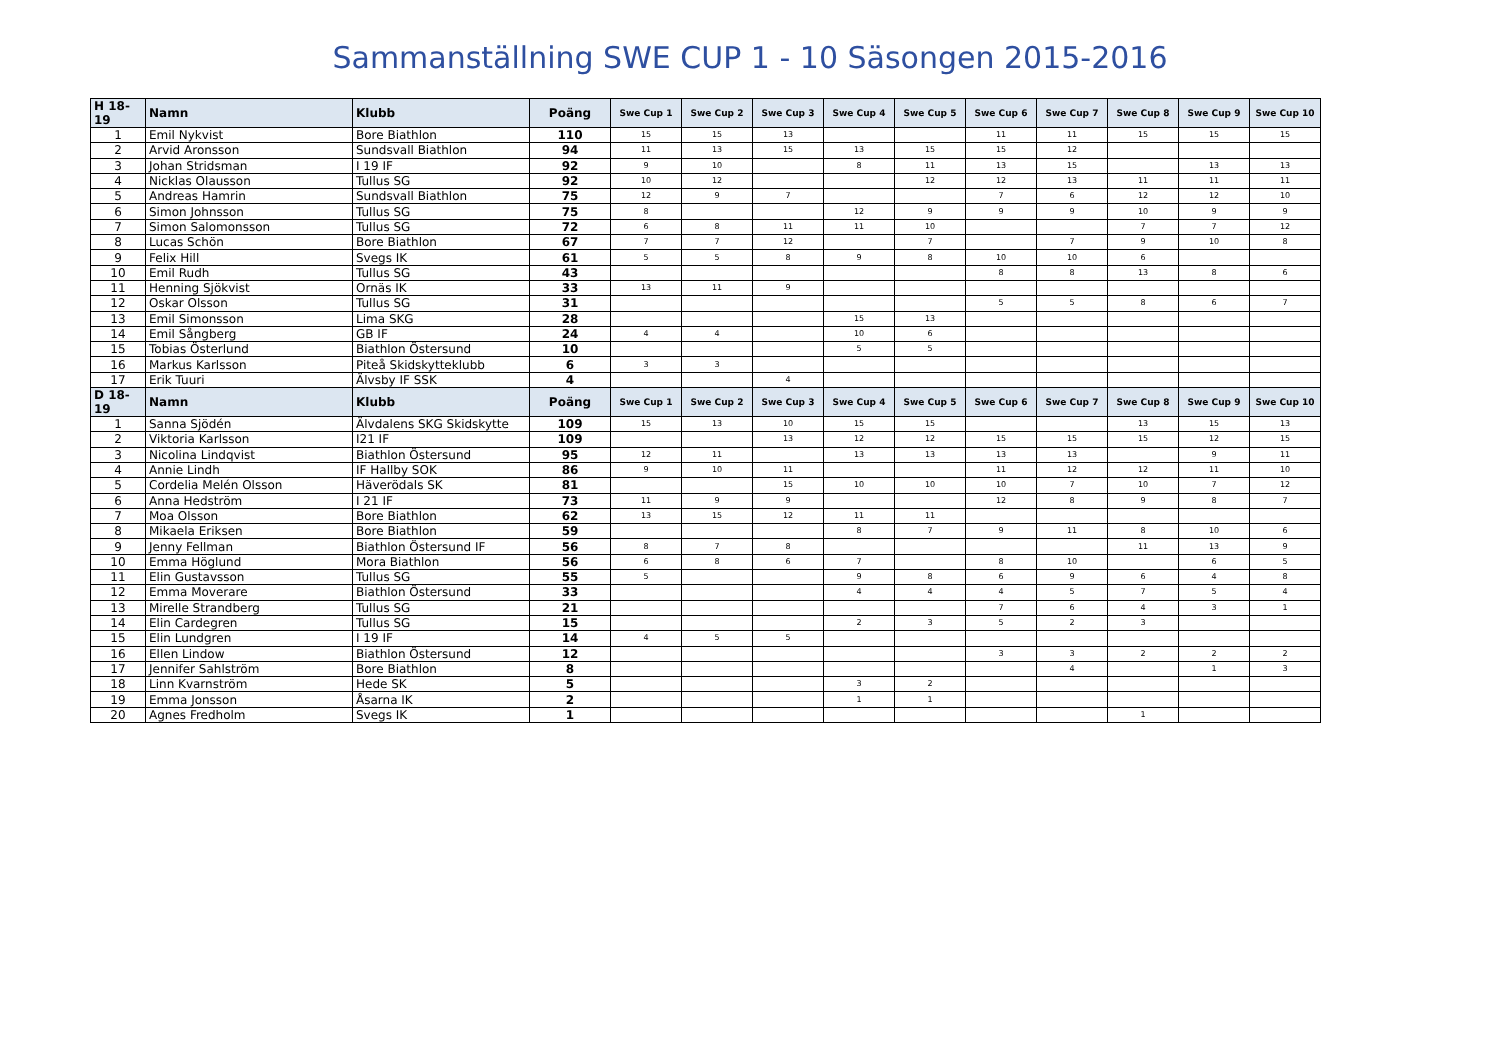Sammanställning SWE CUP 1 - 10 Säsongen 2015-2016
| H 18-19 | Namn | Klubb | Poäng | Swe Cup 1 | Swe Cup 2 | Swe Cup 3 | Swe Cup 4 | Swe Cup 5 | Swe Cup 6 | Swe Cup 7 | Swe Cup 8 | Swe Cup 9 | Swe Cup 10 |
| --- | --- | --- | --- | --- | --- | --- | --- | --- | --- | --- | --- | --- | --- |
| 1 | Emil Nykvist | Bore Biathlon | 110 | 15 | 15 | 13 | | | 11 | 11 | 15 | 15 | 15 |
| 2 | Arvid Aronsson | Sundsvall Biathlon | 94 | 11 | 13 | 15 | 13 | 15 | 15 | 12 | | | |
| 3 | Johan Stridsman | I 19 IF | 92 | 9 | 10 | | 8 | 11 | 13 | 15 | | 13 | 13 |
| 4 | Nicklas Olausson | Tullus SG | 92 | 10 | 12 | | | 12 | 12 | 13 | 11 | 11 | 11 |
| 5 | Andreas Hamrin | Sundsvall Biathlon | 75 | 12 | 9 | 7 | | | 7 | 6 | 12 | 12 | 10 |
| 6 | Simon Johnsson | Tullus SG | 75 | 8 | | | 12 | 9 | 9 | 9 | 10 | 9 | 9 |
| 7 | Simon Salomonsson | Tullus SG | 72 | 6 | 8 | 11 | 11 | 10 | | | 7 | 7 | 12 |
| 8 | Lucas Schön | Bore Biathlon | 67 | 7 | 7 | 12 | | 7 | | 7 | 9 | 10 | 8 |
| 9 | Felix Hill | Svegs IK | 61 | 5 | 5 | 8 | 9 | 8 | 10 | 10 | 6 | | |
| 10 | Emil Rudh | Tullus SG | 43 | | | | | | 8 | 8 | 13 | 8 | 6 |
| 11 | Henning Sjökvist | Ornäs IK | 33 | 13 | 11 | 9 | | | | | | | |
| 12 | Oskar Olsson | Tullus SG | 31 | | | | | | 5 | 5 | 8 | 6 | 7 |
| 13 | Emil Simonsson | Lima SKG | 28 | | | | 15 | 13 | | | | | |
| 14 | Emil Sångberg | GB IF | 24 | 4 | 4 | | 10 | 6 | | | | | |
| 15 | Tobias Österlund | Biathlon Östersund | 10 | | | | 5 | 5 | | | | | |
| 16 | Markus Karlsson | Piteå Skidskytteklubb | 6 | 3 | 3 | | | | | | | | |
| 17 | Erik Tuuri | Älvsby IF SSK | 4 | | | 4 | | | | | | | |
| D 18-19 | Namn | Klubb | Poäng | Swe Cup 1 | Swe Cup 2 | Swe Cup 3 | Swe Cup 4 | Swe Cup 5 | Swe Cup 6 | Swe Cup 7 | Swe Cup 8 | Swe Cup 9 | Swe Cup 10 |
| 1 | Sanna Sjödén | Älvdalens SKG Skidskytte | 109 | 15 | 13 | 10 | 15 | 15 | | | 13 | 15 | 13 |
| 2 | Viktoria Karlsson | I21 IF | 109 | | | 13 | 12 | 12 | 15 | 15 | 15 | 12 | 15 |
| 3 | Nicolina Lindqvist | Biathlon Östersund | 95 | 12 | 11 | | 13 | 13 | 13 | 13 | | 9 | 11 |
| 4 | Annie Lindh | IF Hallby SOK | 86 | 9 | 10 | 11 | | | 11 | 12 | 12 | 11 | 10 |
| 5 | Cordelia Melén Olsson | Häverödals SK | 81 | | | 15 | 10 | 10 | 10 | 7 | 10 | 7 | 12 |
| 6 | Anna Hedström | I 21 IF | 73 | 11 | 9 | 9 | | | 12 | 8 | 9 | 8 | 7 |
| 7 | Moa Olsson | Bore Biathlon | 62 | 13 | 15 | 12 | 11 | 11 | | | | | |
| 8 | Mikaela Eriksen | Bore Biathlon | 59 | | | | 8 | 7 | 9 | 11 | 8 | 10 | 6 |
| 9 | Jenny Fellman | Biathlon Östersund IF | 56 | 8 | 7 | 8 | | | | | 11 | 13 | 9 |
| 10 | Emma Höglund | Mora Biathlon | 56 | 6 | 8 | 6 | 7 | | 8 | 10 | | 6 | 5 |
| 11 | Elin Gustavsson | Tullus SG | 55 | 5 | | | 9 | 8 | 6 | 9 | 6 | 4 | 8 |
| 12 | Emma Moverare | Biathlon Östersund | 33 | | | | 4 | 4 | 4 | 5 | 7 | 5 | 4 |
| 13 | Mirelle Strandberg | Tullus SG | 21 | | | | | | 7 | 6 | 4 | 3 | 1 |
| 14 | Elin Cardegren | Tullus SG | 15 | | | | 2 | 3 | 5 | 2 | 3 | | |
| 15 | Elin Lundgren | I 19 IF | 14 | 4 | 5 | 5 | | | | | | | |
| 16 | Ellen Lindow | Biathlon Östersund | 12 | | | | | | 3 | 3 | 2 | 2 | 2 |
| 17 | Jennifer Sahlström | Bore Biathlon | 8 | | | | | | | 4 | | 1 | 3 |
| 18 | Linn Kvarnström | Hede SK | 5 | | | | 3 | 2 | | | | | |
| 19 | Emma Jonsson | Åsarna IK | 2 | | | | 1 | 1 | | | | | |
| 20 | Agnes Fredholm | Svegs IK | 1 | | | | | | | | 1 | | |